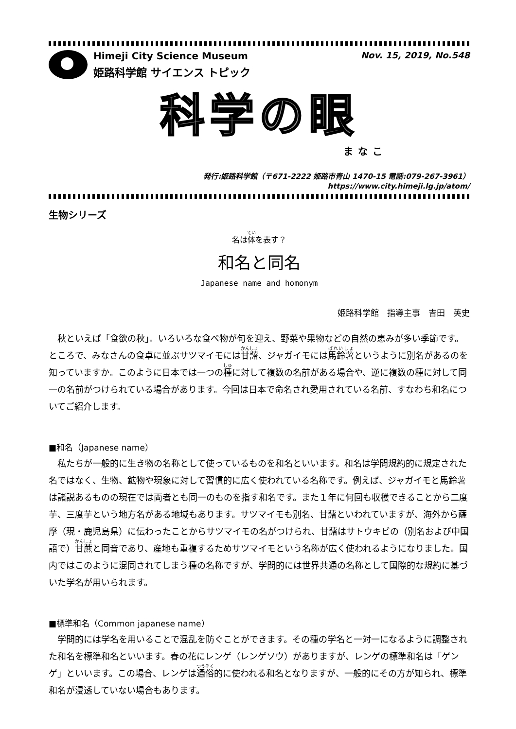Himeji City Science Museum
姫路科学館 サイエンス トピック
Nov. 15, 2019, No.548
科学の眼
まなこ
発行:姫路科学館（〒671-2222 姫路市青山 1470-15 電話:079-267-3961）
https://www.city.himeji.lg.jp/atom/
生物シリーズ
名は体を表す？
和名と同名
Japanese name and homonym
姫路科学館　指導主事　吉田　英史
秋といえば「食欲の秋」。いろいろな食べ物が旬を迎え、野菜や果物などの自然の恵みが多い季節です。ところで、みなさんの食卓に並ぶサツマイモには甘藷、ジャガイモには馬鈴薯というように別名があるのを知っていますか。このように日本では一つの種に対して複数の名前がある場合や、逆に複数の種に対して同一の名前がつけられている場合があります。今回は日本で命名され愛用されている名前、すなわち和名についてご紹介します。
■和名（Japanese name）
私たちが一般的に生き物の名称として使っているものを和名といいます。和名は学問規約的に規定された名ではなく、生物、鉱物や現象に対して習慣的に広く使われている名称です。例えば、ジャガイモと馬鈴薯は諸説あるものの現在では両者とも同一のものを指す和名です。また１年に何回も収穫できることから二度芋、三度芋という地方名がある地域もあります。サツマイモも別名、甘藷といわれていますが、海外から薩摩（現・鹿児島県）に伝わったことからサツマイモの名がつけられ、甘藷はサトウキビの（別名および中国語で）甘蔗と同音であり、産地も重複するためサツマイモという名称が広く使われるようになりました。国内ではこのように混同されてしまう種の名称ですが、学問的には世界共通の名称として国際的な規約に基づいた学名が用いられます。
■標準和名（Common japanese name）
学問的には学名を用いることで混乱を防ぐことができます。その種の学名と一対一になるように調整された和名を標準和名といいます。春の花にレンゲ（レンゲソウ）がありますが、レンゲの標準和名は「ゲンゲ」といいます。この場合、レンゲは通俗的に使われる和名となりますが、一般的にその方が知られ、標準和名が浸透していない場合もあります。